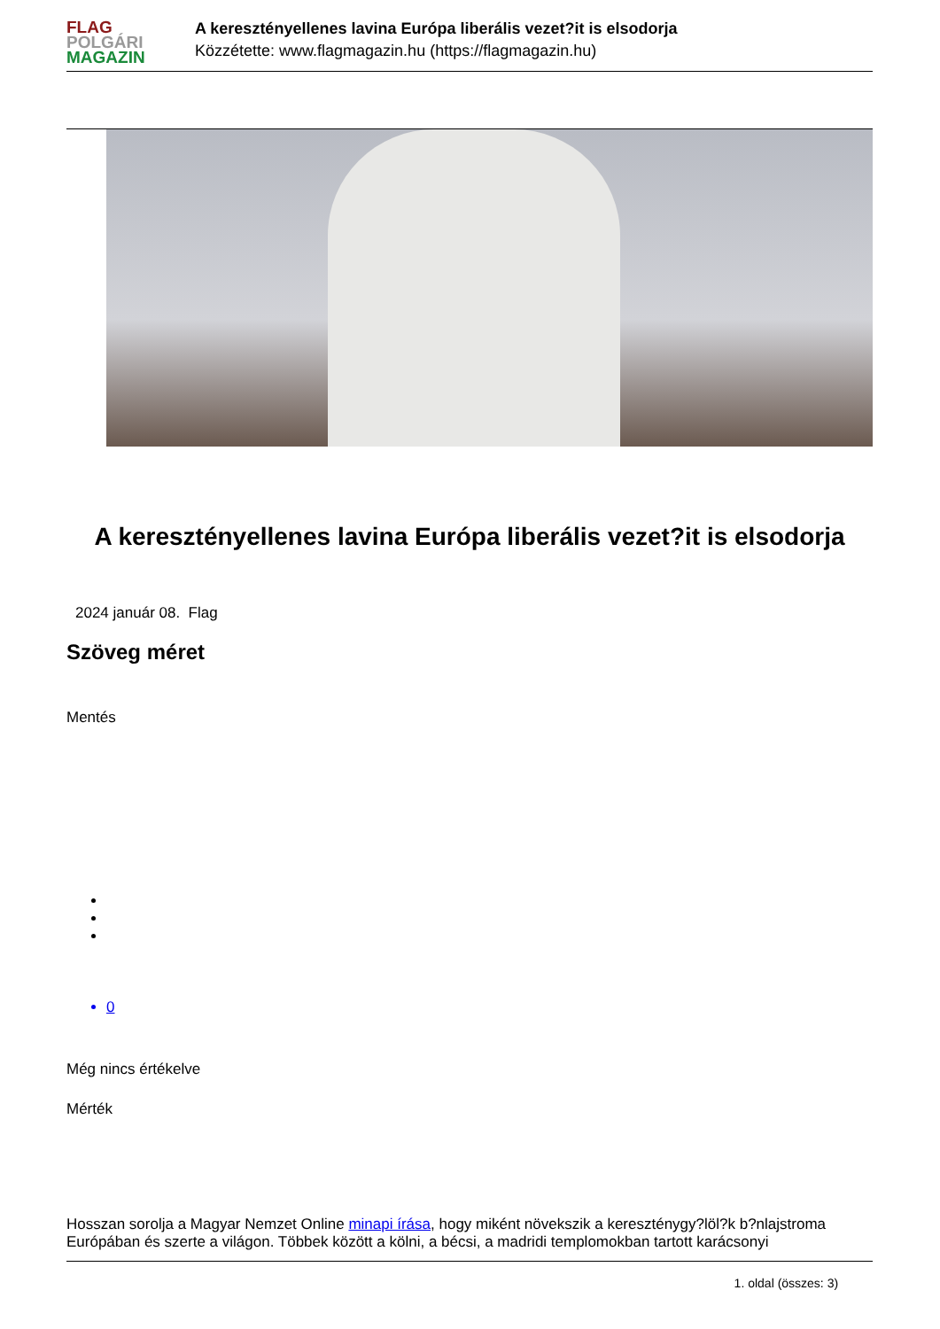FLAG
POLGÁRI
MAGAZIN
A keresztényellenes lavina Európa liberális vezet?it is elsodorja
Közzétette: www.flagmagazin.hu (https://flagmagazin.hu)
A keresztényellenes lavina Európa liberális vezet?it is elsodorja
2024 január 08. Flag
Szöveg méret
Mentés
0
Még nincs értékelve
Mérték
Hosszan sorolja a Magyar Nemzet Online minapi írása, hogy miként növekszik a kereszténygy?löl?k b?nlajstroma Európában és szerte a világon. Többek között a kölni, a bécsi, a madridi templomokban tartott karácsonyi
1. oldal (összes: 3)